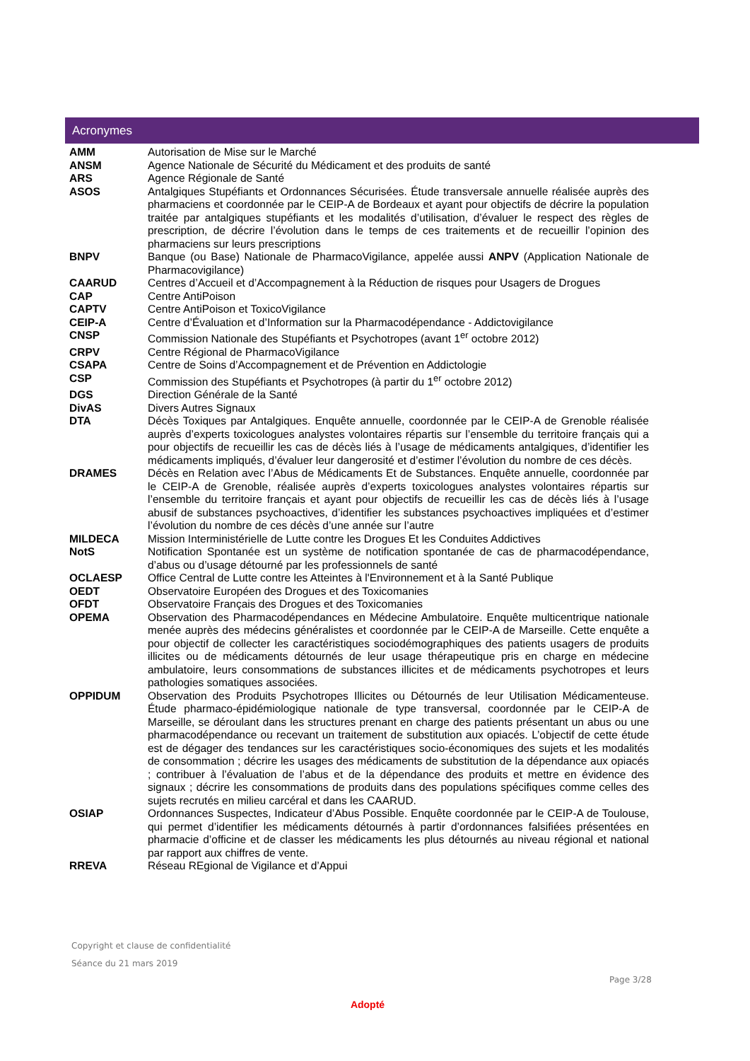Acronymes
| AMM | Autorisation de Mise sur le Marché |
| ANSM | Agence Nationale de Sécurité du Médicament et des produits de santé |
| ARS | Agence Régionale de Santé |
| ASOS | Antalgiques Stupéfiants et Ordonnances Sécurisées. Étude transversale annuelle réalisée auprès des pharmaciens et coordonnée par le CEIP-A de Bordeaux et ayant pour objectifs de décrire la population traitée par antalgiques stupéfiants et les modalités d’utilisation, d’évaluer le respect des règles de prescription, de décrire l’évolution dans le temps de ces traitements et de recueillir l’opinion des pharmaciens sur leurs prescriptions |
| BNPV | Banque (ou Base) Nationale de PharmacoVigilance, appelée aussi ANPV (Application Nationale de Pharmacovigilance) |
| CAARUD | Centres d’Accueil et d’Accompagnement à la Réduction de risques pour Usagers de Drogues |
| CAP | Centre AntiPoison |
| CAPTV | Centre AntiPoison et ToxicoVigilance |
| CEIP-A | Centre d’Évaluation et d’Information sur la Pharmacodépendance - Addictovigilance |
| CNSP | Commission Nationale des Stupéfiants et Psychotropes (avant 1<sup>er</sup> octobre 2012) |
| CRPV | Centre Régional de PharmacoVigilance |
| CSAPA | Centre de Soins d’Accompagnement et de Prévention en Addictologie |
| CSP | Commission des Stupéfiants et Psychotropes (à partir du 1<sup>er</sup> octobre 2012) |
| DGS | Direction Générale de la Santé |
| DivAS | Divers Autres Signaux |
| DTA | Décès Toxiques par Antalgiques. Enquête annuelle, coordonnée par le CEIP-A de Grenoble réalisée auprès d’experts toxicologues analystes volontaires répartis sur l’ensemble du territoire français qui a pour objectifs de recueillir les cas de décès liés à l’usage de médicaments antalgiques, d’identifier les médicaments impliqués, d’évaluer leur dangerosité et d’estimer l’évolution du nombre de ces décès. |
| DRAMES | Décès en Relation avec l’Abus de Médicaments Et de Substances. Enquête annuelle, coordonnée par le CEIP-A de Grenoble, réalisée auprès d’experts toxicologues analystes volontaires répartis sur l’ensemble du territoire français et ayant pour objectifs de recueillir les cas de décès liés à l’usage abusif de substances psychoactives, d’identifier les substances psychoactives impliquées et d’estimer l’évolution du nombre de ces décès d’une année sur l’autre |
| MILDECA | Mission Interministérielle de Lutte contre les Drogues Et les Conduites Addictives |
| NotS | Notification Spontanée est un système de notification spontanée de cas de pharmacodépendance, d’abus ou d’usage détourné par les professionnels de santé |
| OCLAESP | Office Central de Lutte contre les Atteintes à l'Environnement et à la Santé Publique |
| OEDT | Observatoire Européen des Drogues et des Toxicomanies |
| OFDT | Observatoire Français des Drogues et des Toxicomanies |
| OPEMA | Observation des Pharmacodépendances en Médecine Ambulatoire. Enquête multicentrique nationale menée auprès des médecins généralistes et coordonnée par le CEIP-A de Marseille. Cette enquête a pour objectif de collecter les caractéristiques sociodémographiques des patients usagers de produits illicites ou de médicaments détournés de leur usage thérapeutique pris en charge en médecine ambulatoire, leurs consommations de substances illicites et de médicaments psychotropes et leurs pathologies somatiques associées. |
| OPPIDUM | Observation des Produits Psychotropes Illicites ou Détournés de leur Utilisation Médicamenteuse. Étude pharmaco-épidémiologique nationale de type transversal, coordonnée par le CEIP-A de Marseille, se déroulant dans les structures prenant en charge des patients présentant un abus ou une pharmacodépendance ou recevant un traitement de substitution aux opiacés. L’objectif de cette étude est de dégager des tendances sur les caractéristiques socio-économiques des sujets et les modalités de consommation ; décrire les usages des médicaments de substitution de la dépendance aux opiacés ; contribuer à l’évaluation de l’abus et de la dépendance des produits et mettre en évidence des signaux ; décrire les consommations de produits dans des populations spécifiques comme celles des sujets recrutés en milieu carcéral et dans les CAARUD. |
| OSIAP | Ordonnances Suspectes, Indicateur d’Abus Possible. Enquête coordonnée par le CEIP-A de Toulouse, qui permet d’identifier les médicaments détournés à partir d’ordonnances falsifiées présentées en pharmacie d’officine et de classer les médicaments les plus détournés au niveau régional et national par rapport aux chiffres de vente. |
| RREVA | Réseau REgional de Vigilance et d’Appui |
Copyright et clause de confidentialité
Séance du 21 mars 2019
Page 3/28
Adopté